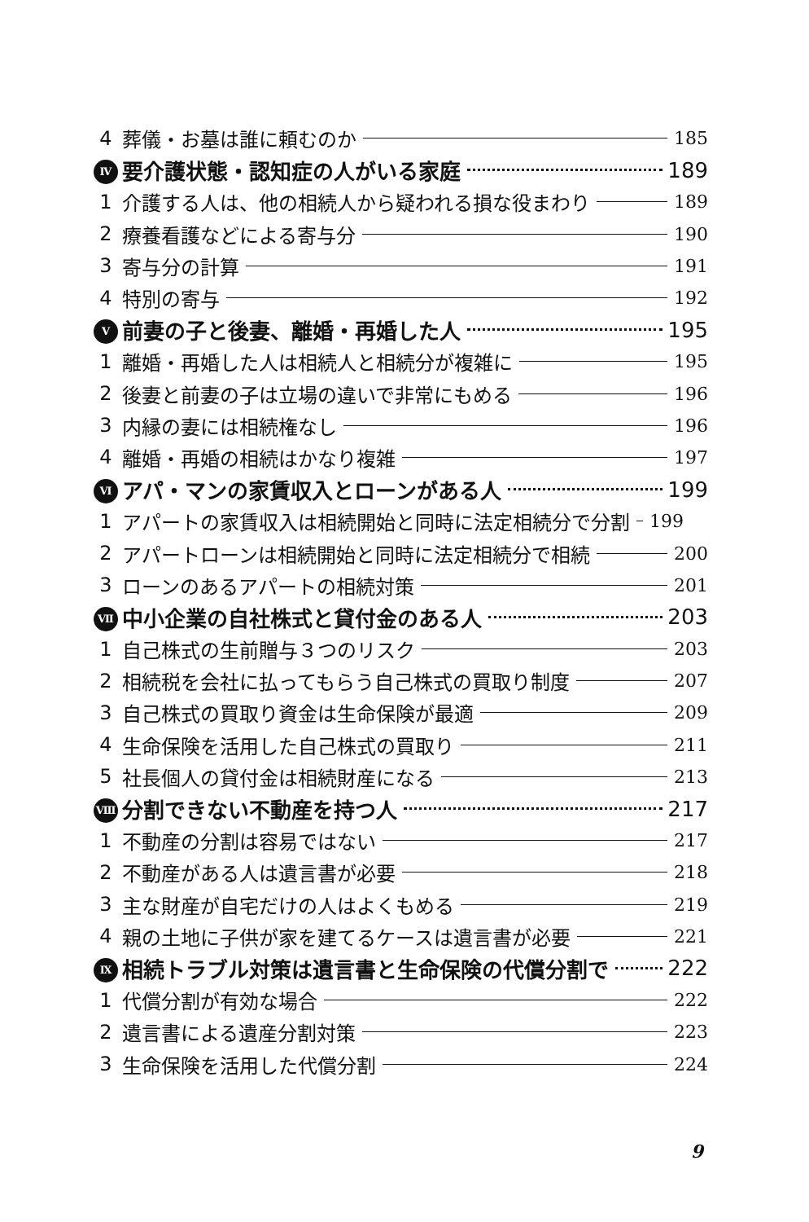4 葬儀・お墓は誰に頼むのか 185
Ⅳ 要介護状態・認知症の人がいる家庭 189
1 介護する人は、他の相続人から疑われる損な役まわり 189
2 療養看護などによる寄与分 190
3 寄与分の計算 191
4 特別の寄与 192
Ⅴ 前妻の子と後妻、離婚・再婚した人 195
1 離婚・再婚した人は相続人と相続分が複雑に 195
2 後妻と前妻の子は立場の違いで非常にもめる 196
3 内縁の妻には相続権なし 196
4 離婚・再婚の相続はかなり複雑 197
Ⅵ アパ・マンの家賃収入とローンがある人 199
1 アパートの家賃収入は相続開始と同時に法定相続分で分割 199
2 アパートローンは相続開始と同時に法定相続分で相続 200
3 ローンのあるアパートの相続対策 201
Ⅶ 中小企業の自社株式と貸付金のある人 203
1 自己株式の生前贈与３つのリスク 203
2 相続税を会社に払ってもらう自己株式の買取り制度 207
3 自己株式の買取り資金は生命保険が最適 209
4 生命保険を活用した自己株式の買取り 211
5 社長個人の貸付金は相続財産になる 213
Ⅷ 分割できない不動産を持つ人 217
1 不動産の分割は容易ではない 217
2 不動産がある人は遺言書が必要 218
3 主な財産が自宅だけの人はよくもめる 219
4 親の土地に子供が家を建てるケースは遺言書が必要 221
Ⅸ 相続トラブル対策は遺言書と生命保険の代償分割で 222
1 代償分割が有効な場合 222
2 遺言書による遺産分割対策 223
3 生命保険を活用した代償分割 224
9